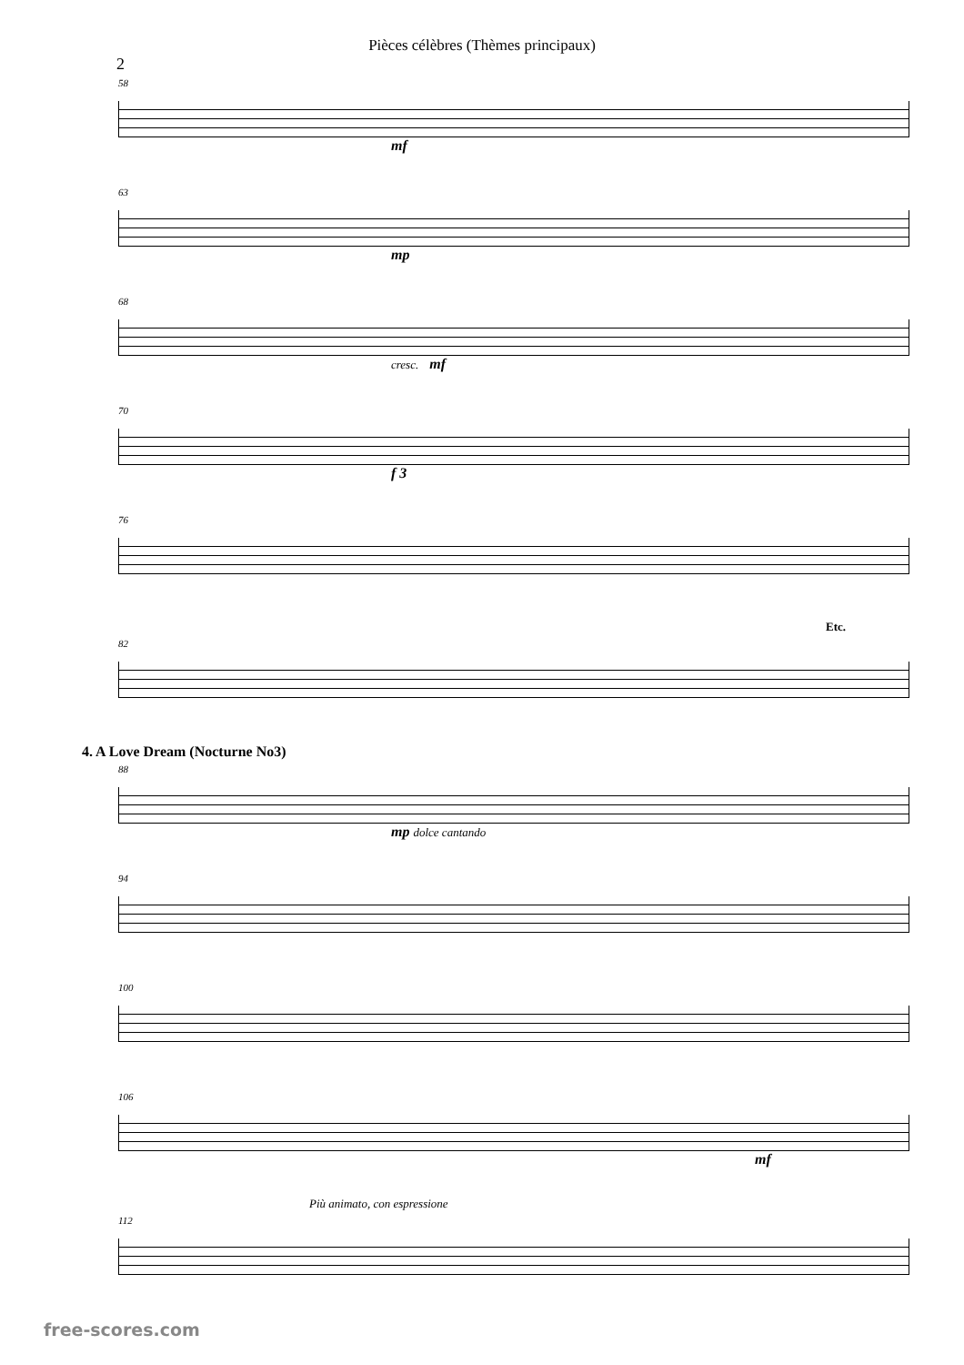Pièces célèbres (Thèmes principaux)
2
58
mf
63
mp
68
cresc. mf
70
f 3
76
Etc.
82
4. A Love Dream (Nocturne No3)
88
mp dolce cantando
94
100
106
mf
Più animato, con espressione
112
free-scores.com